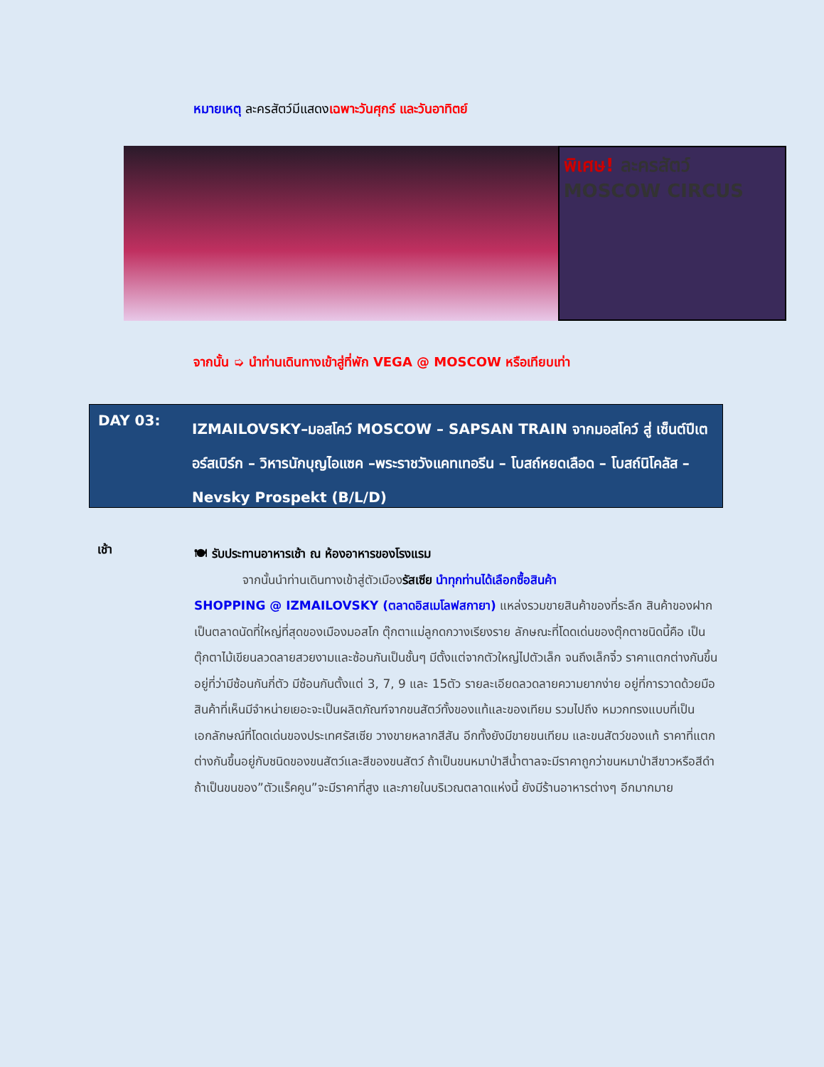หมายเหตุ ละครสัตว์มีแสดงเฉพาะวันศุกร์ และวันอาทิตย์
พิเศษ! ละครสัตว์ MOSCOW CIRCUS
จากนั้น ➭ นำท่านเดินทางเข้าสู่ที่พัก VEGA @ MOSCOW หรือเทียบเท่า
DAY 03:
IZMAILOVSKY–มอสโคว์ MOSCOW – SAPSAN TRAIN จากมอสโคว์ สู่ เซ็นต์ปีเตอร์สเบิร์ก – วิหารนักบุญไอแซค –พระราชวังแคทเทอรีน – โบสถ์หยดเลือด – โบสถ์นิโคลัส – Nevsky Prospekt (B/L/D)
เช้า
🍽 รับประทานอาหารเช้า ณ ห้องอาหารของโรงแรม
จากนั้นนำท่านเดินทางเข้าสู่ตัวเมืองรัสเซีย นำทุกท่านได้เลือกซื้อสินค้า
SHOPPING @ IZMAILOVSKY (ตลาดอิสเมโลฟสกายา) แหล่งรวมขายสินค้าของที่ระลึก สินค้าของฝาก เป็นตลาดนัดที่ใหญ่ที่สุดของเมืองมอสโก ตุ๊กตาแม่ลูกดกวางเรียงราย ลักษณะที่โดดเด่นของตุ๊กตาชนิดนี้คือ เป็นตุ๊กตาไม้เขียนลวดลายสวยงามและซ้อนกันเป็นชั้นๆ มีตั้งแต่จากตัวใหญ่ไปตัวเล็ก จนถึงเล็กจิ๋ว ราคาแตกต่างกันขึ้นอยู่ที่ว่ามีซ้อนกันกี่ตัว มีซ้อนกันตั้งแต่ 3, 7, 9 และ 15ตัว รายละเอียดลวดลายความยากง่าย อยู่ที่การวาดด้วยมือ สินค้าที่เห็นมีจำหน่ายเยอะจะเป็นผลิตภัณฑ์จากขนสัตว์ทั้งของแท้และของเทียม รวมไปถึง หมวกทรงแบบที่เป็นเอกลักษณ์ที่โดดเด่นของประเทศรัสเซีย วางขายหลากสีสัน อีกทั้งยังมีขายขนเทียม และขนสัตว์ของแท้ ราคาที่แตกต่างกันขึ้นอยู่กับชนิดของขนสัตว์และสีของขนสัตว์ ถ้าเป็นขนหมาป่าสีน้ำตาลจะมีราคาถูกว่าขนหมาป่าสีขาวหรือสีดำ ถ้าเป็นขนของ”ตัวแร็คคูน”จะมีราคาที่สูง และภายในบริเวณตลาดแห่งนี้ ยังมีร้านอาหารต่างๆ อีกมากมาย